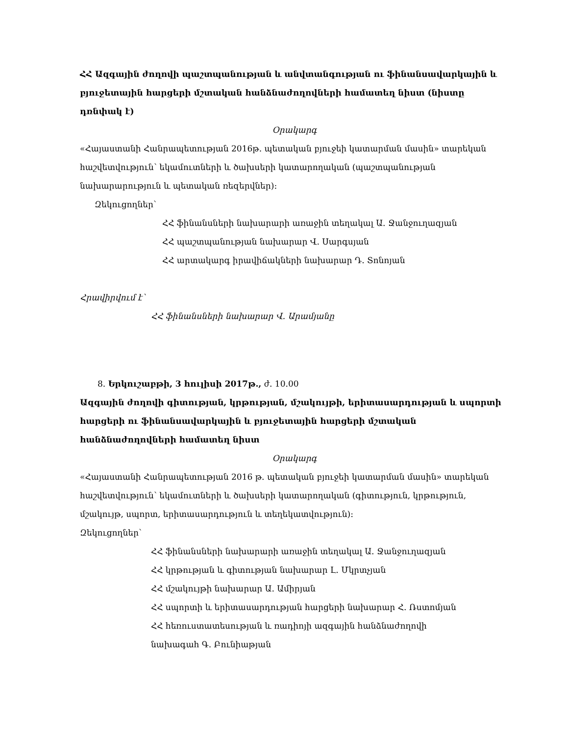ՀՀ Ազգային ժողովի պաշտպանության և անվտանգության ու ֆինանսավարկային և բյուջետային հարցերի մշտական հանձնաժողովների համատեղ նիստ (նիստը դռնփակ է)
Օրակարգ
«Հայաստանի Հանրապետության 2016թ. պետական բյուջեի կատարման մասին» տարեկան հաշվետվություն՝ եկամուտների և ծախսերի կատարողական (պաշտպանության նախարարություն և պետական ռեզերվներ):
Զեկուցողներ՝
ՀՀ ֆինանսների նախարարի առաջին տեղակալ Ա. Ջանջուղազյան
ՀՀ պաշտպանության նախարար Վ. Սարգսյան
ՀՀ արտակարգ իրավիճակների նախարար Դ. Տոնոյան
Հրավիրվում է՝
ՀՀ ֆինանսների նախարար Վ. Արամյանը
8. Երկուշաբթի, 3 հուլիսի 2017թ., ժ. 10.00
Ազգային ժողովի գիտության, կրթության, մշակույթի, երիտասարդության և սպորտի հարցերի ու ֆինանսավարկային և բյուջետային հարցերի մշտական հանձնաժողովների համատեղ նիստ
Օրակարգ
«Հայաստանի Հանրապետության 2016 թ. պետական բյուջեի կատարման մասին» տարեկան հաշվետվություն՝ եկամուտների և ծախսերի կատարողական (գիտություն, կրթություն, մշակույթ, սպորտ, երիտասարդություն և տեղեկատվություն):
Զեկուցողներ՝
ՀՀ ֆինանսների նախարարի առաջին տեղակալ Ա. Ջանջուղազյան
ՀՀ կրթության և գիտության նախարար Լ. Մկրտչյան
ՀՀ մշակույթի նախարար Ա. Ամիրյան
ՀՀ սպորտի և երիտասարդության հարցերի նախարար Հ. Ռստոմյան
ՀՀ հեռուստատեսության և ռադիոյի ազգային հանձնաժողովի
նախագահ Գ. Բունիաթյան